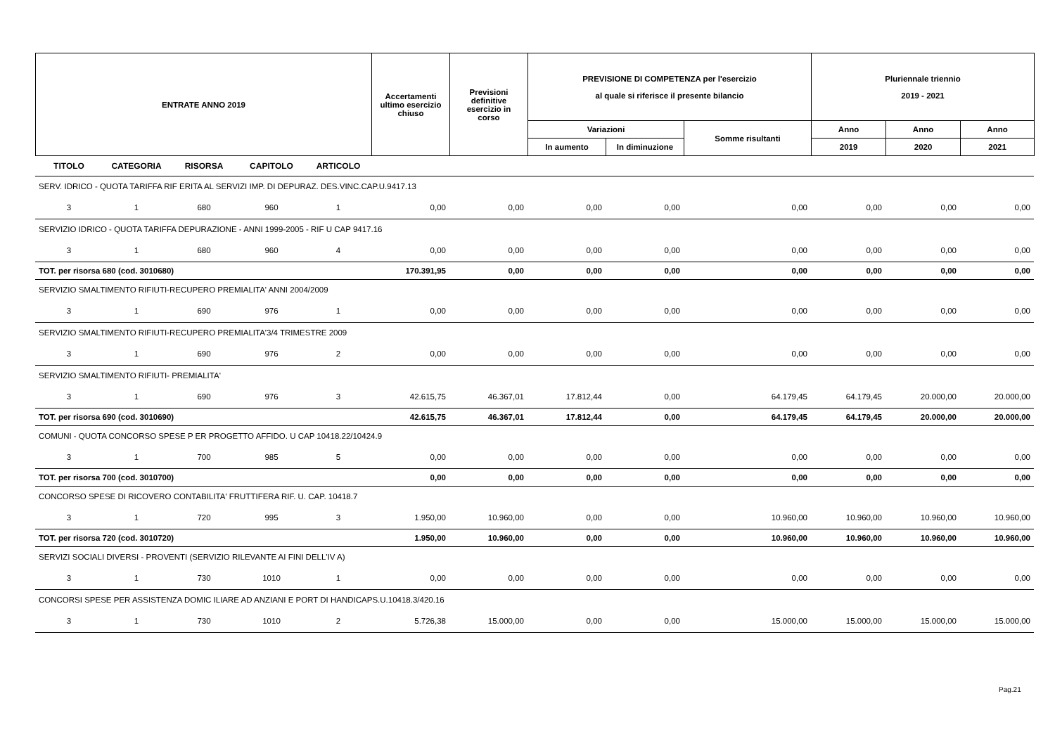| ENTRATE ANNO 2019 | Accertamenti ultimo esercizio chiuso | Previsioni definitive esercizio in corso | PREVISIONE DI COMPETENZA per l'esercizio al quale si riferisce il presente bilancio | | | Pluriennale triennio 2019 - 2021 | | |
| --- | --- | --- | --- | --- | --- | --- | --- | --- |
| | | | Variazioni | | Somme risultanti | Anno | Anno | Anno |
| | | | In aumento | In diminuzione | | 2019 | 2020 | 2021 |
| TITOLO | CATEGORIA | RISORSA | CAPITOLO | ARTICOLO | | | | | | | | |
| SERV. IDRICO - QUOTA TARIFFA RIF ERITA AL SERVIZI IMP. DI DEPURAZ. DES.VINC.CAP.U.9417.13 | | | | | | | | | | | | |
| 3 | 1 | 680 | 960 | 1 | 0,00 | 0,00 | 0,00 | 0,00 | 0,00 | 0,00 | 0,00 | 0,00 |
| SERVIZIO IDRICO - QUOTA TARIFFA DEPURAZIONE - ANNI 1999-2005 - RIF U CAP 9417.16 | | | | | | | | | | | | |
| 3 | 1 | 680 | 960 | 4 | 0,00 | 0,00 | 0,00 | 0,00 | 0,00 | 0,00 | 0,00 | 0,00 |
| TOT. per risorsa 680 (cod. 3010680) | | | | | 170.391,95 | 0,00 | 0,00 | 0,00 | 0,00 | 0,00 | 0,00 | 0,00 |
| SERVIZIO SMALTIMENTO RIFIUTI-RECUPERO PREMIALITA' ANNI 2004/2009 | | | | | | | | | | | | |
| 3 | 1 | 690 | 976 | 1 | 0,00 | 0,00 | 0,00 | 0,00 | 0,00 | 0,00 | 0,00 | 0,00 |
| SERVIZIO SMALTIMENTO RIFIUTI-RECUPERO PREMIALITA'3/4 TRIMESTRE 2009 | | | | | | | | | | | | |
| 3 | 1 | 690 | 976 | 2 | 0,00 | 0,00 | 0,00 | 0,00 | 0,00 | 0,00 | 0,00 | 0,00 |
| SERVIZIO SMALTIMENTO RIFIUTI- PREMIALITA' | | | | | | | | | | | | |
| 3 | 1 | 690 | 976 | 3 | 42.615,75 | 46.367,01 | 17.812,44 | 0,00 | 64.179,45 | 64.179,45 | 20.000,00 | 20.000,00 |
| TOT. per risorsa 690 (cod. 3010690) | | | | | 42.615,75 | 46.367,01 | 17.812,44 | 0,00 | 64.179,45 | 64.179,45 | 20.000,00 | 20.000,00 |
| COMUNI - QUOTA CONCORSO SPESE P ER PROGETTO AFFIDO. U CAP 10418.22/10424.9 | | | | | | | | | | | | |
| 3 | 1 | 700 | 985 | 5 | 0,00 | 0,00 | 0,00 | 0,00 | 0,00 | 0,00 | 0,00 | 0,00 |
| TOT. per risorsa 700 (cod. 3010700) | | | | | 0,00 | 0,00 | 0,00 | 0,00 | 0,00 | 0,00 | 0,00 | 0,00 |
| CONCORSO SPESE DI RICOVERO CONTABILITA' FRUTTIFERA RIF. U. CAP. 10418.7 | | | | | | | | | | | | |
| 3 | 1 | 720 | 995 | 3 | 1.950,00 | 10.960,00 | 0,00 | 0,00 | 10.960,00 | 10.960,00 | 10.960,00 | 10.960,00 |
| TOT. per risorsa 720 (cod. 3010720) | | | | | 1.950,00 | 10.960,00 | 0,00 | 0,00 | 10.960,00 | 10.960,00 | 10.960,00 | 10.960,00 |
| SERVIZI SOCIALI DIVERSI - PROVENTI (SERVIZIO RILEVANTE AI FINI DELL'IV A) | | | | | | | | | | | | |
| 3 | 1 | 730 | 1010 | 1 | 0,00 | 0,00 | 0,00 | 0,00 | 0,00 | 0,00 | 0,00 | 0,00 |
| CONCORSI SPESE PER ASSISTENZA DOMIC ILIARE AD ANZIANI E PORT DI HANDICAPS.U.10418.3/420.16 | | | | | | | | | | | | |
| 3 | 1 | 730 | 1010 | 2 | 5.726,38 | 15.000,00 | 0,00 | 0,00 | 15.000,00 | 15.000,00 | 15.000,00 | 15.000,00 |
Pag.21